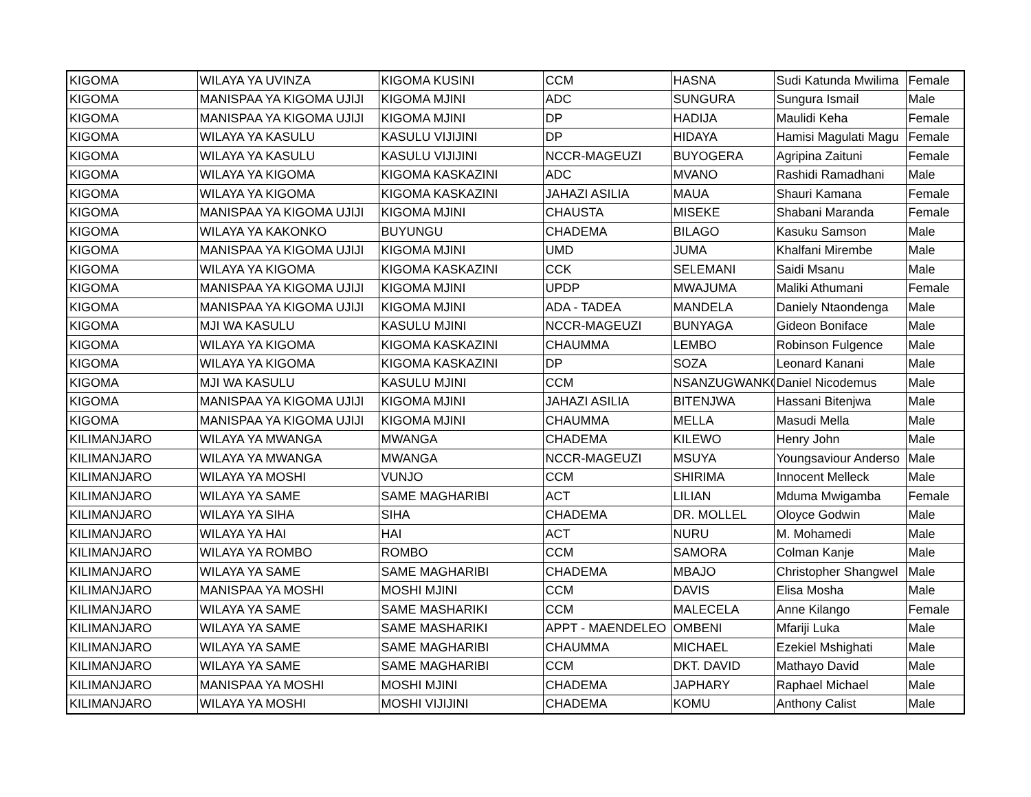| KIGOMA | WILAYA YA UVINZA | KIGOMA KUSINI | CCM | HASNA | Sudi Katunda Mwilima | Female |
| KIGOMA | MANISPAA YA KIGOMA UJIJI | KIGOMA MJINI | ADC | SUNGURA | Sungura Ismail | Male |
| KIGOMA | MANISPAA YA KIGOMA UJIJI | KIGOMA MJINI | DP | HADIJA | Maulidi Keha | Female |
| KIGOMA | WILAYA YA KASULU | KASULU VIJIJINI | DP | HIDAYA | Hamisi Magulati Magu | Female |
| KIGOMA | WILAYA YA KASULU | KASULU VIJIJINI | NCCR-MAGEUZI | BUYOGERA | Agripina Zaituni | Female |
| KIGOMA | WILAYA YA KIGOMA | KIGOMA KASKAZINI | ADC | MVANO | Rashidi Ramadhani | Male |
| KIGOMA | WILAYA YA KIGOMA | KIGOMA KASKAZINI | JAHAZI ASILIA | MAUA | Shauri Kamana | Female |
| KIGOMA | MANISPAA YA KIGOMA UJIJI | KIGOMA MJINI | CHAUSTA | MISEKE | Shabani Maranda | Female |
| KIGOMA | WILAYA YA KAKONKO | BUYUNGU | CHADEMA | BILAGO | Kasuku Samson | Male |
| KIGOMA | MANISPAA YA KIGOMA UJIJI | KIGOMA MJINI | UMD | JUMA | Khalfani Mirembe | Male |
| KIGOMA | WILAYA YA KIGOMA | KIGOMA KASKAZINI | CCK | SELEMANI | Saidi Msanu | Male |
| KIGOMA | MANISPAA YA KIGOMA UJIJI | KIGOMA MJINI | UPDP | MWAJUMA | Maliki Athumani | Female |
| KIGOMA | MANISPAA YA KIGOMA UJIJI | KIGOMA MJINI | ADA - TADEA | MANDELA | Daniely Ntaondenga | Male |
| KIGOMA | MJI WA KASULU | KASULU MJINI | NCCR-MAGEUZI | BUNYAGA | Gideon Boniface | Male |
| KIGOMA | WILAYA YA KIGOMA | KIGOMA KASKAZINI | CHAUMMA | LEMBO | Robinson Fulgence | Male |
| KIGOMA | WILAYA YA KIGOMA | KIGOMA KASKAZINI | DP | SOZA | Leonard Kanani | Male |
| KIGOMA | MJI WA KASULU | KASULU MJINI | CCM | NSANZUGWANKO | Daniel Nicodemus | Male |
| KIGOMA | MANISPAA YA KIGOMA UJIJI | KIGOMA MJINI | JAHAZI ASILIA | BITENJWA | Hassani Bitenjwa | Male |
| KIGOMA | MANISPAA YA KIGOMA UJIJI | KIGOMA MJINI | CHAUMMA | MELLA | Masudi Mella | Male |
| KILIMANJARO | WILAYA YA MWANGA | MWANGA | CHADEMA | KILEWO | Henry John | Male |
| KILIMANJARO | WILAYA YA MWANGA | MWANGA | NCCR-MAGEUZI | MSUYA | Youngsaviour Anderso | Male |
| KILIMANJARO | WILAYA YA MOSHI | VUNJO | CCM | SHIRIMA | Innocent Melleck | Male |
| KILIMANJARO | WILAYA YA SAME | SAME MAGHARIBI | ACT | LILIAN | Mduma Mwigamba | Female |
| KILIMANJARO | WILAYA YA SIHA | SIHA | CHADEMA | DR. MOLLEL | Oloyce Godwin | Male |
| KILIMANJARO | WILAYA YA HAI | HAI | ACT | NURU | M. Mohamedi | Male |
| KILIMANJARO | WILAYA YA ROMBO | ROMBO | CCM | SAMORA | Colman Kanje | Male |
| KILIMANJARO | WILAYA YA SAME | SAME MAGHARIBI | CHADEMA | MBAJO | Christopher Shangwel | Male |
| KILIMANJARO | MANISPAA YA MOSHI | MOSHI MJINI | CCM | DAVIS | Elisa Mosha | Male |
| KILIMANJARO | WILAYA YA SAME | SAME MASHARIKI | CCM | MALECELA | Anne Kilango | Female |
| KILIMANJARO | WILAYA YA SAME | SAME MASHARIKI | APPT - MAENDELEO | OMBENI | Mfariji Luka | Male |
| KILIMANJARO | WILAYA YA SAME | SAME MAGHARIBI | CHAUMMA | MICHAEL | Ezekiel Mshighati | Male |
| KILIMANJARO | WILAYA YA SAME | SAME MAGHARIBI | CCM | DKT. DAVID | Mathayo David | Male |
| KILIMANJARO | MANISPAA YA MOSHI | MOSHI MJINI | CHADEMA | JAPHARY | Raphael Michael | Male |
| KILIMANJARO | WILAYA YA MOSHI | MOSHI VIJIJINI | CHADEMA | KOMU | Anthony Calist | Male |